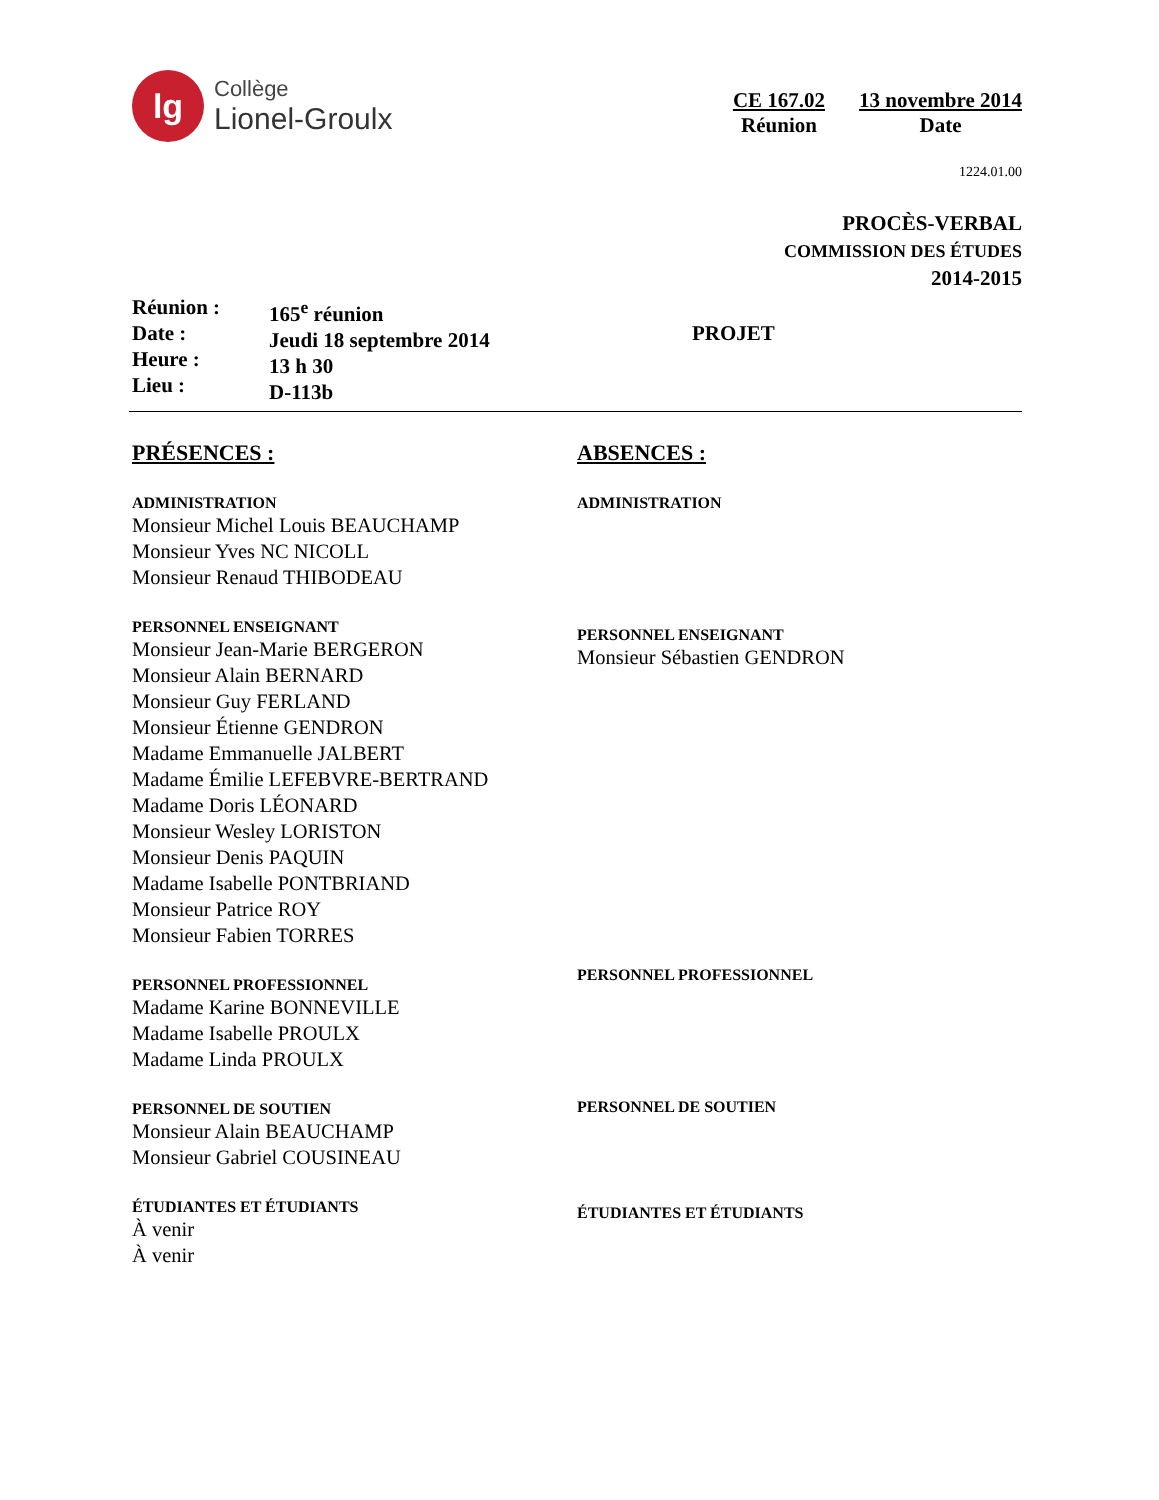lg
Collège
Lionel-Groulx
CE 167.02
Réunion
13 novembre 2014
Date
1224.01.00
PROCÈS-VERBAL
COMMISSION DES ÉTUDES
2014-2015
Réunion :
Date :
Heure :
Lieu :
165<sup>e</sup> réunion
Jeudi 18 septembre 2014
13 h 30
D-113b
PROJET
PRÉSENCES :
ADMINISTRATION
Monsieur Michel Louis BEAUCHAMP
Monsieur Yves NC NICOLL
Monsieur Renaud THIBODEAU
PERSONNEL ENSEIGNANT
Monsieur Jean-Marie BERGERON
Monsieur Alain BERNARD
Monsieur Guy FERLAND
Monsieur Étienne GENDRON
Madame Emmanuelle JALBERT
Madame Émilie LEFEBVRE-BERTRAND
Madame Doris LÉONARD
Monsieur Wesley LORISTON
Monsieur Denis PAQUIN
Madame Isabelle PONTBRIAND
Monsieur Patrice ROY
Monsieur Fabien TORRES
PERSONNEL PROFESSIONNEL
Madame Karine BONNEVILLE
Madame Isabelle PROULX
Madame Linda PROULX
PERSONNEL DE SOUTIEN
Monsieur Alain BEAUCHAMP
Monsieur Gabriel COUSINEAU
ÉTUDIANTES ET ÉTUDIANTS
À venir
À venir
ABSENCES :
ADMINISTRATION
PERSONNEL ENSEIGNANT
Monsieur Sébastien GENDRON
PERSONNEL PROFESSIONNEL
PERSONNEL DE SOUTIEN
ÉTUDIANTES ET ÉTUDIANTS